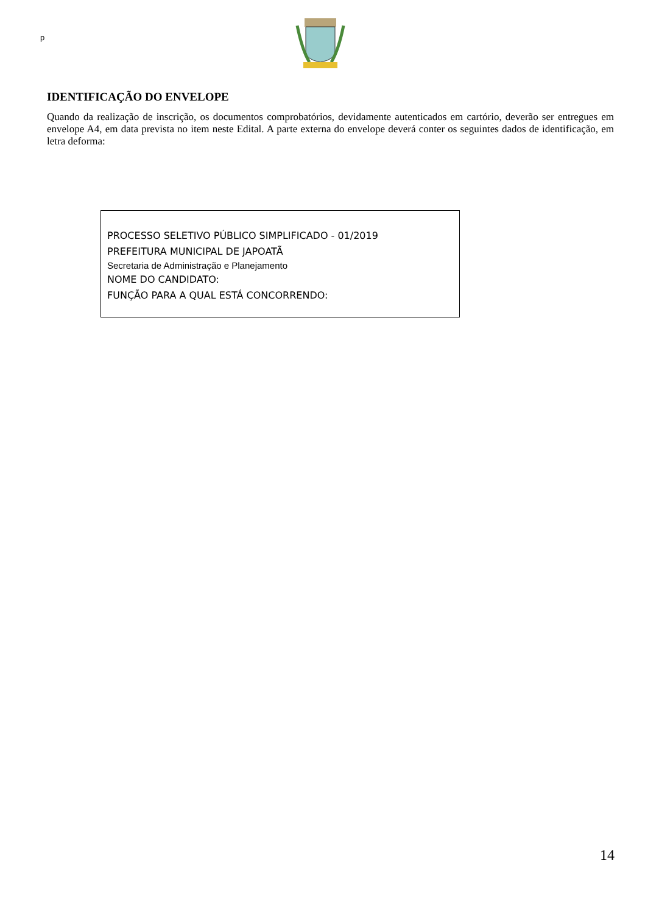p
IDENTIFICAÇÃO DO ENVELOPE
Quando da realização de inscrição, os documentos comprobatórios, devidamente autenticados em cartório, deverão ser entregues em envelope A4, em data prevista no item neste Edital. A parte externa do envelope deverá conter os seguintes dados de identificação, em letra deforma:
PROCESSO SELETIVO PÚBLICO SIMPLIFICADO - 01/2019
PREFEITURA MUNICIPAL DE JAPOATÃ
Secretaria de Administração e Planejamento
NOME DO CANDIDATO:
FUNÇÃO PARA A QUAL ESTÁ CONCORRENDO:
14